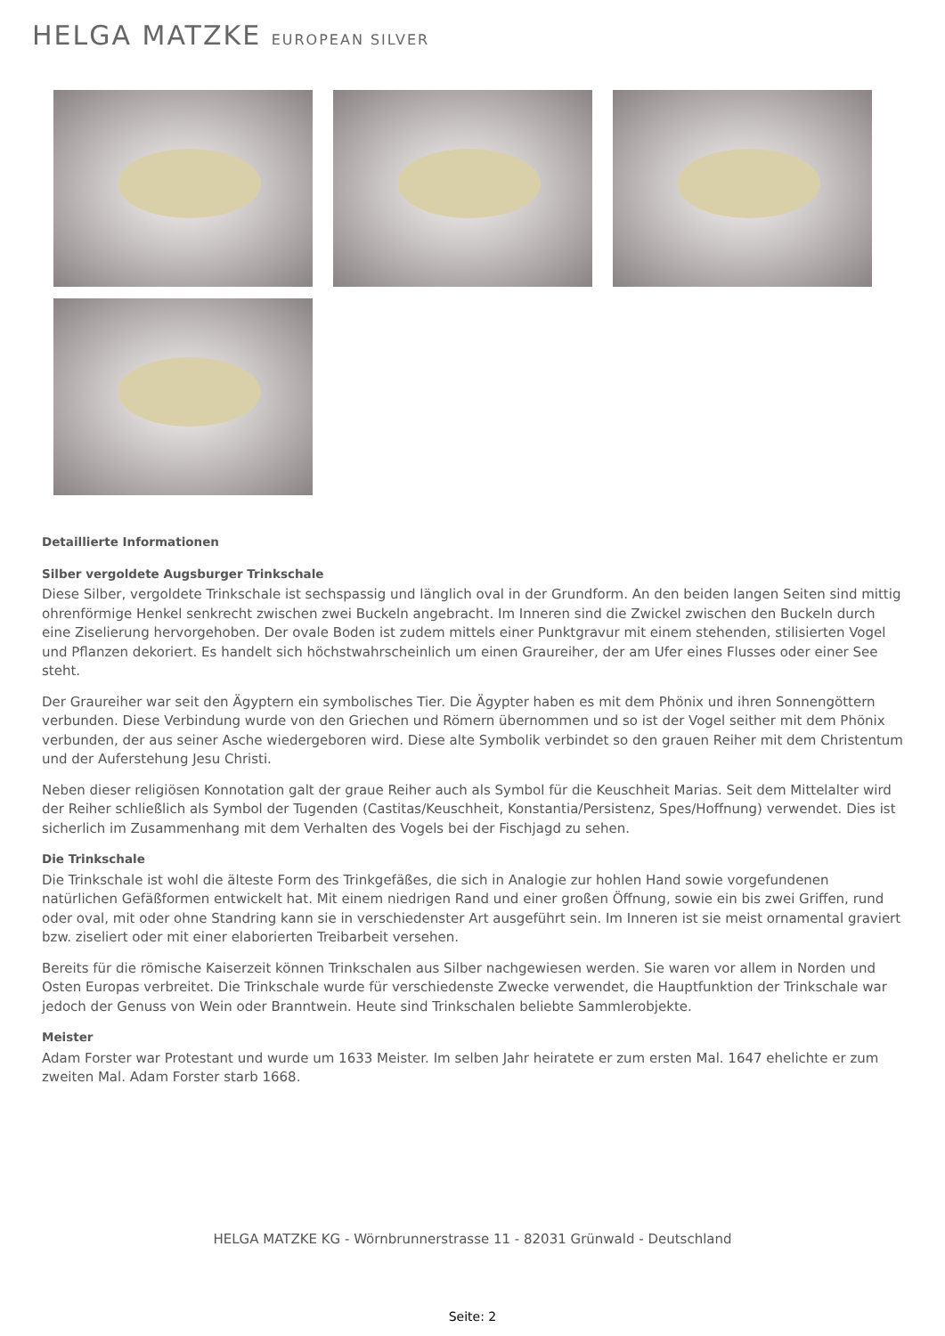HELGA MATZKE EUROPEAN SILVER
Detaillierte Informationen
Silber vergoldete Augsburger Trinkschale
Diese Silber, vergoldete Trinkschale ist sechspassig und länglich oval in der Grundform. An den beiden langen Seiten sind mittig ohrenförmige Henkel senkrecht zwischen zwei Buckeln angebracht. Im Inneren sind die Zwickel zwischen den Buckeln durch eine Ziselierung hervorgehoben. Der ovale Boden ist zudem mittels einer Punktgravur mit einem stehenden, stilisierten Vogel und Pflanzen dekoriert. Es handelt sich höchstwahrscheinlich um einen Graureiher, der am Ufer eines Flusses oder einer See steht.
Der Graureiher war seit den Ägyptern ein symbolisches Tier. Die Ägypter haben es mit dem Phönix und ihren Sonnengöttern verbunden. Diese Verbindung wurde von den Griechen und Römern übernommen und so ist der Vogel seither mit dem Phönix verbunden, der aus seiner Asche wiedergeboren wird. Diese alte Symbolik verbindet so den grauen Reiher mit dem Christentum und der Auferstehung Jesu Christi.
Neben dieser religiösen Konnotation galt der graue Reiher auch als Symbol für die Keuschheit Marias. Seit dem Mittelalter wird der Reiher schließlich als Symbol der Tugenden (Castitas/Keuschheit, Konstantia/Persistenz, Spes/Hoffnung) verwendet. Dies ist sicherlich im Zusammenhang mit dem Verhalten des Vogels bei der Fischjagd zu sehen.
Die Trinkschale
Die Trinkschale ist wohl die älteste Form des Trinkgefäßes, die sich in Analogie zur hohlen Hand sowie vorgefundenen natürlichen Gefäßformen entwickelt hat. Mit einem niedrigen Rand und einer großen Öffnung, sowie ein bis zwei Griffen, rund oder oval, mit oder ohne Standring kann sie in verschiedenster Art ausgeführt sein. Im Inneren ist sie meist ornamental graviert bzw. ziseliert oder mit einer elaborierten Treibarbeit versehen.
Bereits für die römische Kaiserzeit können Trinkschalen aus Silber nachgewiesen werden. Sie waren vor allem in Norden und Osten Europas verbreitet. Die Trinkschale wurde für verschiedenste Zwecke verwendet, die Hauptfunktion der Trinkschale war jedoch der Genuss von Wein oder Branntwein. Heute sind Trinkschalen beliebte Sammlerobjekte.
Meister
Adam Forster war Protestant und wurde um 1633 Meister. Im selben Jahr heiratete er zum ersten Mal. 1647 ehelichte er zum zweiten Mal. Adam Forster starb 1668.
HELGA MATZKE KG - Wörnbrunnerstrasse 11 - 82031 Grünwald - Deutschland
Seite: 2